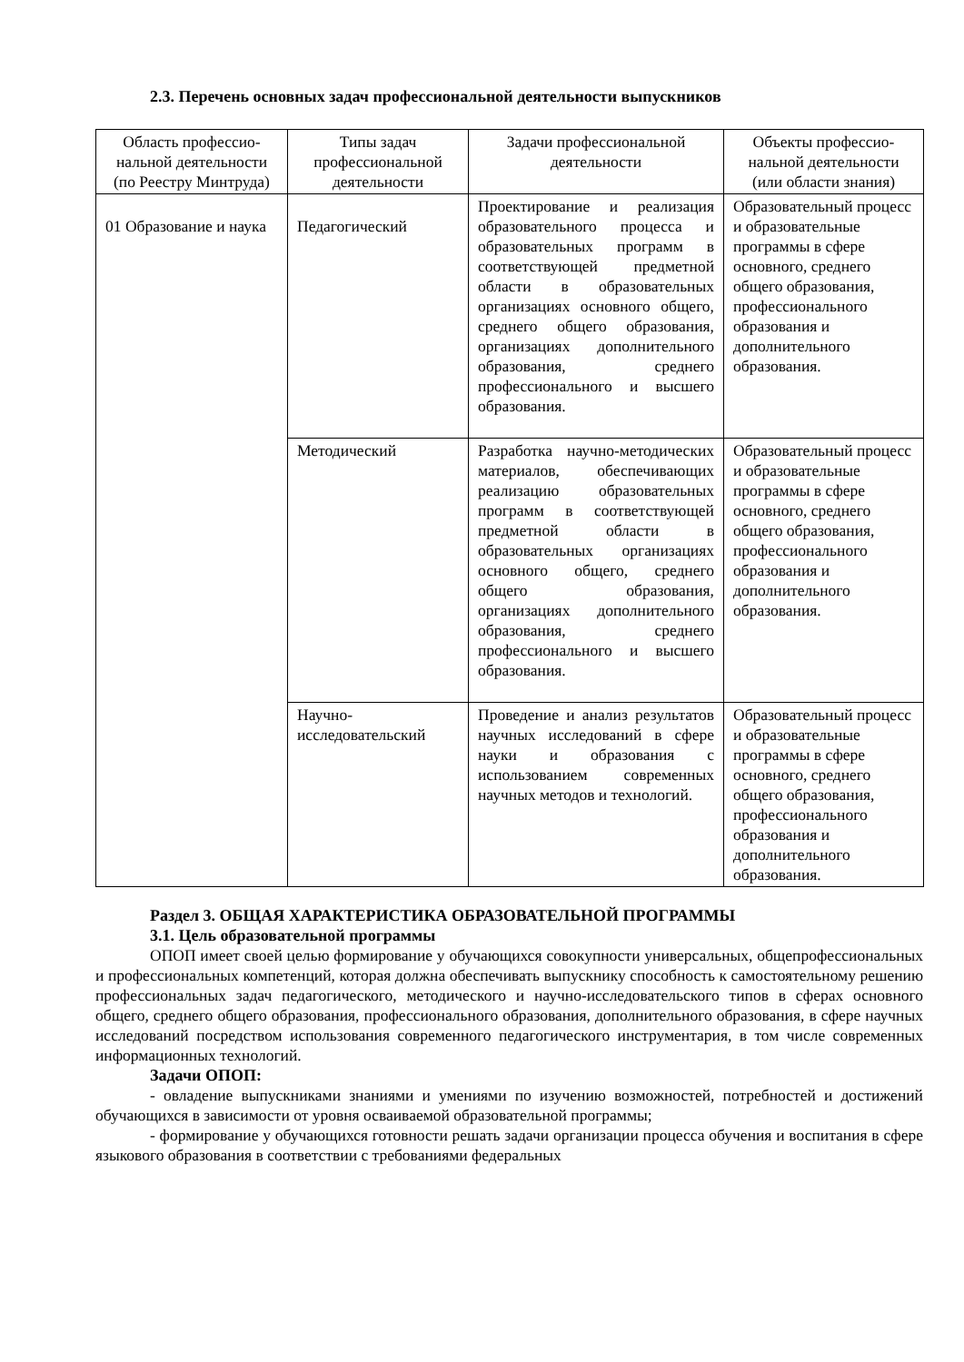2.3. Перечень основных задач профессиональной деятельности выпускников
| Область профессио-нальной деятельности (по Реестру Минтруда) | Типы задач профессиональной деятельности | Задачи профессиональной деятельности | Объекты профессио-нальной деятельности (или области знания) |
| --- | --- | --- | --- |
| 01 Образование и наука | Педагогический | Проектирование и реализация образовательного процесса и образовательных программ в соответствующей предметной области в образовательных организациях основного общего, среднего общего образования, организациях дополнительного образования, среднего профессионального и высшего образования. | Образовательный процесс и образовательные программы в сфере основного, среднего общего образования, профессионального образования и дополнительного образования. |
| | Методический | Разработка научно-методических материалов, обеспечивающих реализацию образовательных программ в соответствующей предметной области в образовательных организациях основного общего, среднего общего образования, организациях дополнительного образования, среднего профессионального и высшего образования. | Образовательный процесс и образовательные программы в сфере основного, среднего общего образования, профессионального образования и дополнительного образования. |
| | Научно-исследовательский | Проведение и анализ результатов научных исследований в сфере науки и образования с использованием современных научных методов и технологий. | Образовательный процесс и образовательные программы в сфере основного, среднего общего образования, профессионального образования и дополнительного образования. |
Раздел 3. ОБЩАЯ ХАРАКТЕРИСТИКА ОБРАЗОВАТЕЛЬНОЙ ПРОГРАММЫ
3.1. Цель образовательной программы
ОПОП имеет своей целью формирование у обучающихся совокупности универсальных, общепрофессиональных и профессиональных компетенций, которая должна обеспечивать выпускнику способность к самостоятельному решению профессиональных задач педагогического, методического и научно-исследовательского типов в сферах основного общего, среднего общего образования, профессионального образования, дополнительного образования, в сфере научных исследований посредством использования современного педагогического инструментария, в том числе современных информационных технологий.
Задачи ОПОП:
- овладение выпускниками знаниями и умениями по изучению возможностей, потребностей и достижений обучающихся в зависимости от уровня осваиваемой образовательной программы;
- формирование у обучающихся готовности решать задачи организации процесса обучения и воспитания в сфере языкового образования в соответствии с требованиями федеральных